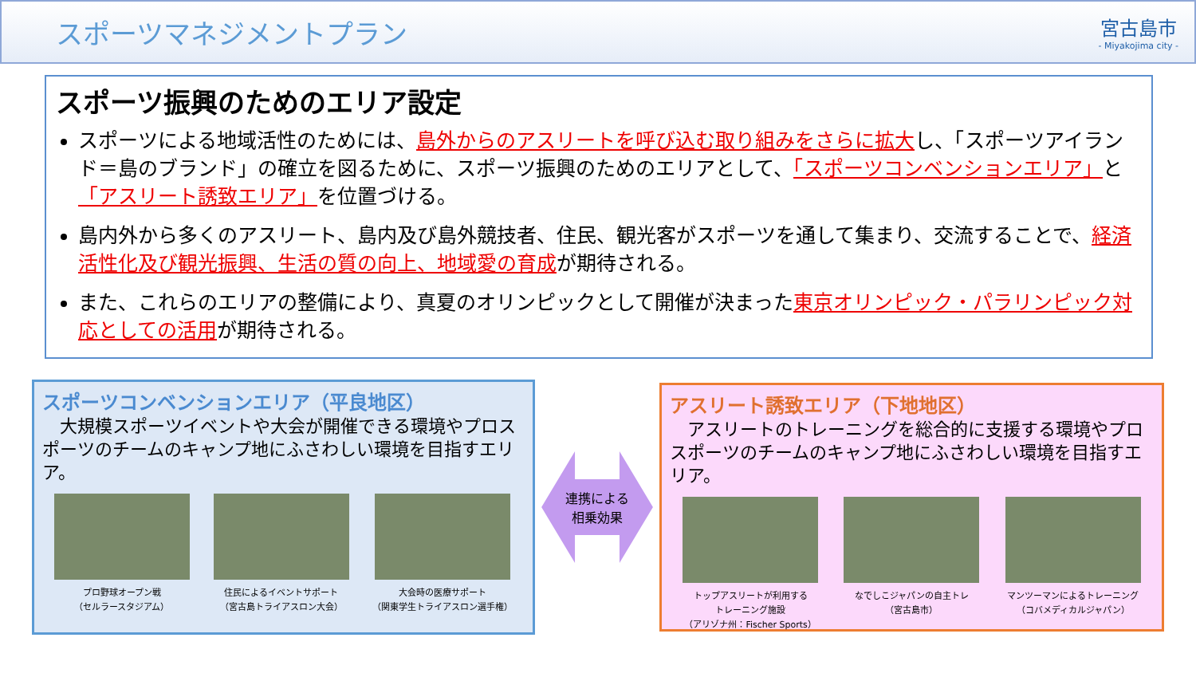スポーツマネジメントプラン
宮古島市
- Miyakojima city -
スポーツ振興のためのエリア設定
スポーツによる地域活性のためには、島外からのアスリートを呼び込む取り組みをさらに拡大し、「スポーツアイランド＝島のブランド」の確立を図るために、スポーツ振興のためのエリアとして、「スポーツコンベンションエリア」と「アスリート誘致エリア」を位置づける。
島内外から多くのアスリート、島内及び島外競技者、住民、観光客がスポーツを通して集まり、交流することで、経済活性化及び観光振興、生活の質の向上、地域愛の育成が期待される。
また、これらのエリアの整備により、真夏のオリンピックとして開催が決まった東京オリンピック・パラリンピック対応としての活用が期待される。
スポーツコンベンションエリア（平良地区）
　大規模スポーツイベントや大会が開催できる環境やプロスポーツのチームのキャンプ地にふさわしい環境を目指すエリア。
プロ野球オープン戦
（セルラースタジアム）
住民によるイベントサポート
（宮古島トライアスロン大会）
大会時の医療サポート
（関東学生トライアスロン選手権）
連携による
相乗効果
アスリート誘致エリア（下地地区）
　アスリートのトレーニングを総合的に支援する環境やプロスポーツのチームのキャンプ地にふさわしい環境を目指すエリア。
トップアスリートが利用する
トレーニング施設
（アリゾナ州：Fischer Sports）
なでしこジャパンの自主トレ
（宮古島市）
マンツーマンによるトレーニング
（コバメディカルジャパン）